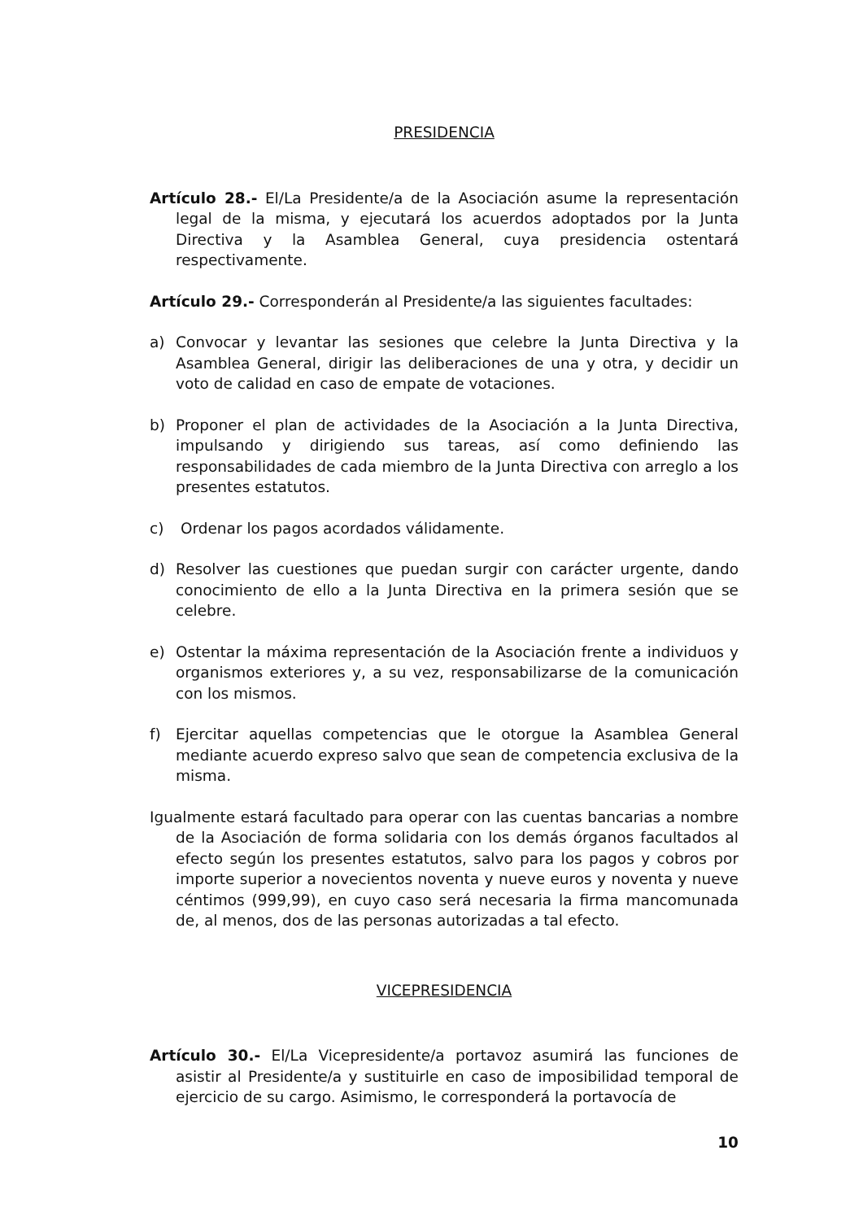PRESIDENCIA
Artículo 28.- El/La Presidente/a de la Asociación asume la representación legal de la misma, y ejecutará los acuerdos adoptados por la Junta Directiva y la Asamblea General, cuya presidencia ostentará respectivamente.
Artículo 29.- Corresponderán al Presidente/a las siguientes facultades:
a) Convocar y levantar las sesiones que celebre la Junta Directiva y la Asamblea General, dirigir las deliberaciones de una y otra, y decidir un voto de calidad en caso de empate de votaciones.
b) Proponer el plan de actividades de la Asociación a la Junta Directiva, impulsando y dirigiendo sus tareas, así como definiendo las responsabilidades de cada miembro de la Junta Directiva con arreglo a los presentes estatutos.
c) Ordenar los pagos acordados válidamente.
d) Resolver las cuestiones que puedan surgir con carácter urgente, dando conocimiento de ello a la Junta Directiva en la primera sesión que se celebre.
e) Ostentar la máxima representación de la Asociación frente a individuos y organismos exteriores y, a su vez, responsabilizarse de la comunicación con los mismos.
f) Ejercitar aquellas competencias que le otorgue la Asamblea General mediante acuerdo expreso salvo que sean de competencia exclusiva de la misma.
Igualmente estará facultado para operar con las cuentas bancarias a nombre de la Asociación de forma solidaria con los demás órganos facultados al efecto según los presentes estatutos, salvo para los pagos y cobros por importe superior a novecientos noventa y nueve euros y noventa y nueve céntimos (999,99), en cuyo caso será necesaria la firma mancomunada de, al menos, dos de las personas autorizadas a tal efecto.
VICEPRESIDENCIA
Artículo 30.- El/La Vicepresidente/a portavoz asumirá las funciones de asistir al Presidente/a y sustituirle en caso de imposibilidad temporal de ejercicio de su cargo. Asimismo, le corresponderá la portavocía de
10